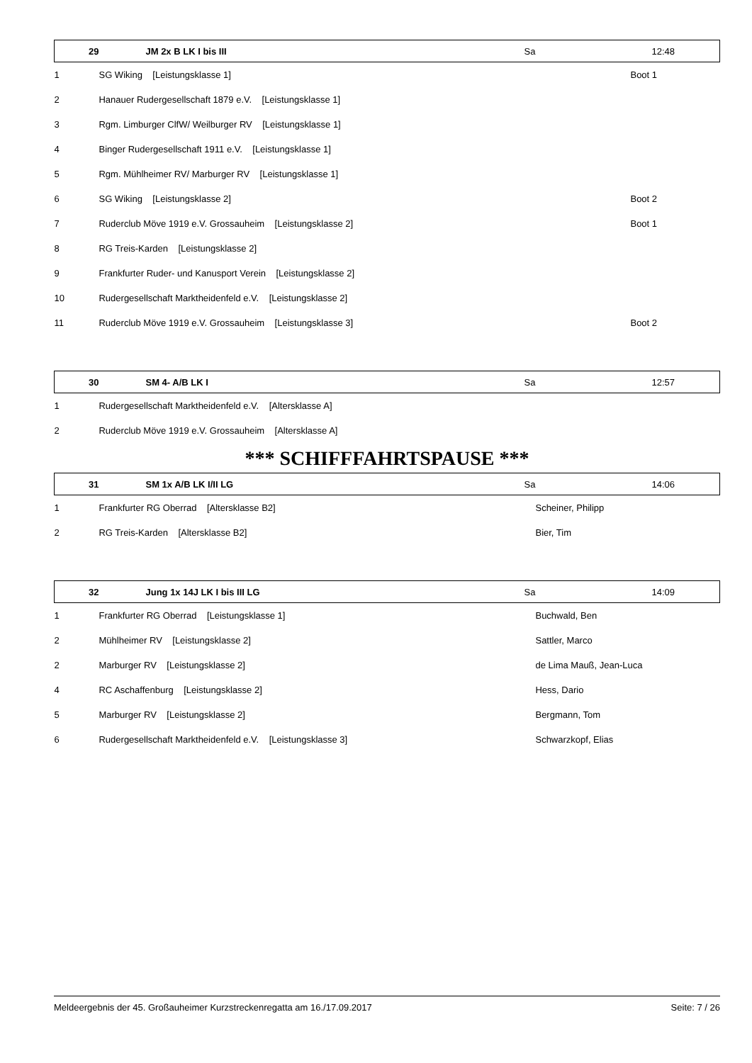| 29 | JM 2x B LK I bis III | Sa | 12:48 |
| --- | --- | --- | --- |
| 1 | SG Wiking [Leistungsklasse 1] | | Boot 1 |
| 2 | Hanauer Rudergesellschaft 1879 e.V. [Leistungsklasse 1] | | |
| 3 | Rgm. Limburger ClfW/ Weilburger RV [Leistungsklasse 1] | | |
| 4 | Binger Rudergesellschaft 1911 e.V. [Leistungsklasse 1] | | |
| 5 | Rgm. Mühlheimer RV/ Marburger RV [Leistungsklasse 1] | | |
| 6 | SG Wiking [Leistungsklasse 2] | | Boot 2 |
| 7 | Ruderclub Möve 1919 e.V. Grossauheim [Leistungsklasse 2] | | Boot 1 |
| 8 | RG Treis-Karden [Leistungsklasse 2] | | |
| 9 | Frankfurter Ruder- und Kanusport Verein [Leistungsklasse 2] | | |
| 10 | Rudergesellschaft Marktheidenfeld e.V. [Leistungsklasse 2] | | |
| 11 | Ruderclub Möve 1919 e.V. Grossauheim [Leistungsklasse 3] | | Boot 2 |
| 30 | SM 4- A/B LK I | Sa | 12:57 |
| 1 | Rudergesellschaft Marktheidenfeld e.V. [Altersklasse A] | | |
| 2 | Ruderclub Möve 1919 e.V. Grossauheim [Altersklasse A] | | |
*** SCHIFFFAHRTSPAUSE ***
| 31 | SM 1x A/B LK I/II LG | Sa | 14:06 |
| --- | --- | --- | --- |
| 1 | Frankfurter RG Oberrad [Altersklasse B2] | Scheiner, Philipp | |
| 2 | RG Treis-Karden [Altersklasse B2] | Bier, Tim | |
| 32 | Jung 1x 14J LK I bis III LG | Sa | 14:09 |
| 1 | Frankfurter RG Oberrad [Leistungsklasse 1] | Buchwald, Ben | |
| 2 | Mühlheimer RV [Leistungsklasse 2] | Sattler, Marco | |
| 2 | Marburger RV [Leistungsklasse 2] | de Lima Mauß, Jean-Luca | |
| 4 | RC Aschaffenburg [Leistungsklasse 2] | Hess, Dario | |
| 5 | Marburger RV [Leistungsklasse 2] | Bergmann, Tom | |
| 6 | Rudergesellschaft Marktheidenfeld e.V. [Leistungsklasse 3] | Schwarzkopf, Elias | |
Meldeergebnis der 45. Großauheimer Kurzstreckenregatta am 16./17.09.2017 Seite: 7 / 26